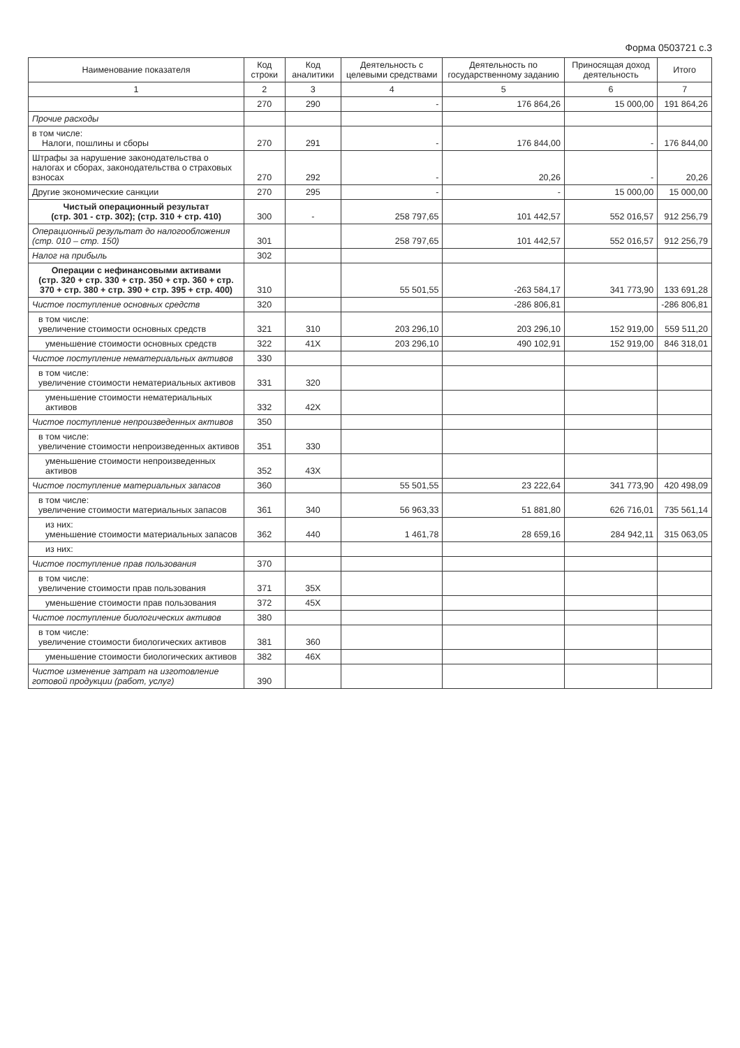Форма 0503721 с.3
| Наименование показателя | Код строки | Код аналитики | Деятельность с целевыми средствами | Деятельность по государственному заданию | Приносящая доход деятельность | Итого |
| --- | --- | --- | --- | --- | --- | --- |
| 1 | 2 | 3 | 4 | 5 | 6 | 7 |
| | 270 | 290 | - | 176 864,26 | 15 000,00 | 191 864,26 |
| Прочие расходы | | | | | | |
| в том числе: Налоги, пошлины и сборы | 270 | 291 | - | 176 844,00 | - | 176 844,00 |
| Штрафы за нарушение законодательства о налогах и сборах, законодательства о страховых взносах | 270 | 292 | - | 20,26 | - | 20,26 |
| Другие экономические санкции | 270 | 295 | - | - | 15 000,00 | 15 000,00 |
| Чистый операционный результат (стр. 301 - стр. 302); (стр. 310 + стр. 410) | 300 | - | 258 797,65 | 101 442,57 | 552 016,57 | 912 256,79 |
| Операционный результат до налогообложения (стр. 010 – стр. 150) | 301 | | 258 797,65 | 101 442,57 | 552 016,57 | 912 256,79 |
| Налог на прибыль | 302 | | | | | |
| Операции с нефинансовыми активами (стр. 320 + стр. 330 + стр. 350 + стр. 360 + стр. 370 + стр. 380 + стр. 390 + стр. 395 + стр. 400) | 310 | | 55 501,55 | -263 584,17 | 341 773,90 | 133 691,28 |
| Чистое поступление основных средств | 320 | | | -286 806,81 | | -286 806,81 |
| в том числе: увеличение стоимости основных средств | 321 | 310 | 203 296,10 | 203 296,10 | 152 919,00 | 559 511,20 |
| уменьшение стоимости основных средств | 322 | 41X | 203 296,10 | 490 102,91 | 152 919,00 | 846 318,01 |
| Чистое поступление нематериальных активов | 330 | | | | | |
| в том числе: увеличение стоимости нематериальных активов | 331 | 320 | | | | |
| уменьшение стоимости нематериальных активов | 332 | 42X | | | | |
| Чистое поступление непроизведенных активов | 350 | | | | | |
| в том числе: увеличение стоимости непроизведенных активов | 351 | 330 | | | | |
| уменьшение стоимости непроизведенных активов | 352 | 43X | | | | |
| Чистое поступление материальных запасов | 360 | | 55 501,55 | 23 222,64 | 341 773,90 | 420 498,09 |
| в том числе: увеличение стоимости материальных запасов | 361 | 340 | 56 963,33 | 51 881,80 | 626 716,01 | 735 561,14 |
| из них: уменьшение стоимости материальных запасов | 362 | 440 | 1 461,78 | 28 659,16 | 284 942,11 | 315 063,05 |
| из них: | | | | | | |
| Чистое поступление прав пользования | 370 | | | | | |
| в том числе: увеличение стоимости прав пользования | 371 | 35X | | | | |
| уменьшение стоимости прав пользования | 372 | 45X | | | | |
| Чистое поступление биологических активов | 380 | | | | | |
| в том числе: увеличение стоимости биологических активов | 381 | 360 | | | | |
| уменьшение стоимости биологических активов | 382 | 46X | | | | |
| Чистое изменение затрат на изготовление готовой продукции (работ, услуг) | 390 | | | | | |